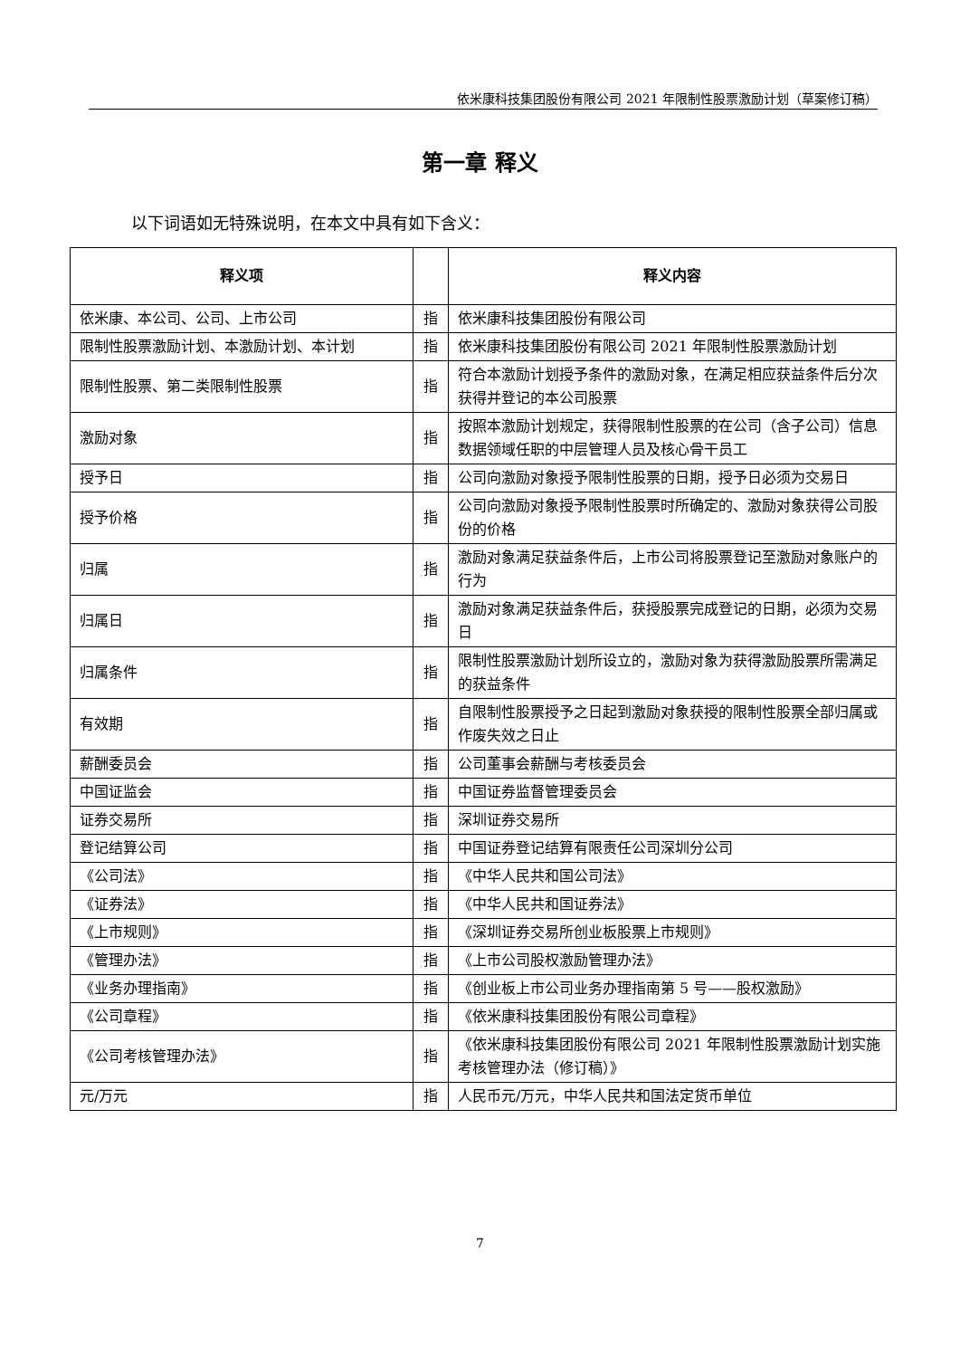依米康科技集团股份有限公司 2021 年限制性股票激励计划（草案修订稿）
第一章 释义
以下词语如无特殊说明，在本文中具有如下含义：
| 释义项 | | 释义内容 |
| --- | --- | --- |
| 依米康、本公司、公司、上市公司 | 指 | 依米康科技集团股份有限公司 |
| 限制性股票激励计划、本激励计划、本计划 | 指 | 依米康科技集团股份有限公司 2021 年限制性股票激励计划 |
| 限制性股票、第二类限制性股票 | 指 | 符合本激励计划授予条件的激励对象，在满足相应获益条件后分次获得并登记的本公司股票 |
| 激励对象 | 指 | 按照本激励计划规定，获得限制性股票的在公司（含子公司）信息数据领域任职的中层管理人员及核心骨干员工 |
| 授予日 | 指 | 公司向激励对象授予限制性股票的日期，授予日必须为交易日 |
| 授予价格 | 指 | 公司向激励对象授予限制性股票时所确定的、激励对象获得公司股份的价格 |
| 归属 | 指 | 激励对象满足获益条件后，上市公司将股票登记至激励对象账户的行为 |
| 归属日 | 指 | 激励对象满足获益条件后，获授股票完成登记的日期，必须为交易日 |
| 归属条件 | 指 | 限制性股票激励计划所设立的，激励对象为获得激励股票所需满足的获益条件 |
| 有效期 | 指 | 自限制性股票授予之日起到激励对象获授的限制性股票全部归属或作废失效之日止 |
| 薪酬委员会 | 指 | 公司董事会薪酬与考核委员会 |
| 中国证监会 | 指 | 中国证券监督管理委员会 |
| 证券交易所 | 指 | 深圳证券交易所 |
| 登记结算公司 | 指 | 中国证券登记结算有限责任公司深圳分公司 |
| 《公司法》 | 指 | 《中华人民共和国公司法》 |
| 《证券法》 | 指 | 《中华人民共和国证券法》 |
| 《上市规则》 | 指 | 《深圳证券交易所创业板股票上市规则》 |
| 《管理办法》 | 指 | 《上市公司股权激励管理办法》 |
| 《业务办理指南》 | 指 | 《创业板上市公司业务办理指南第 5 号——股权激励》 |
| 《公司章程》 | 指 | 《依米康科技集团股份有限公司章程》 |
| 《公司考核管理办法》 | 指 | 《依米康科技集团股份有限公司 2021 年限制性股票激励计划实施考核管理办法（修订稿）》 |
| 元/万元 | 指 | 人民币元/万元，中华人民共和国法定货币单位 |
7